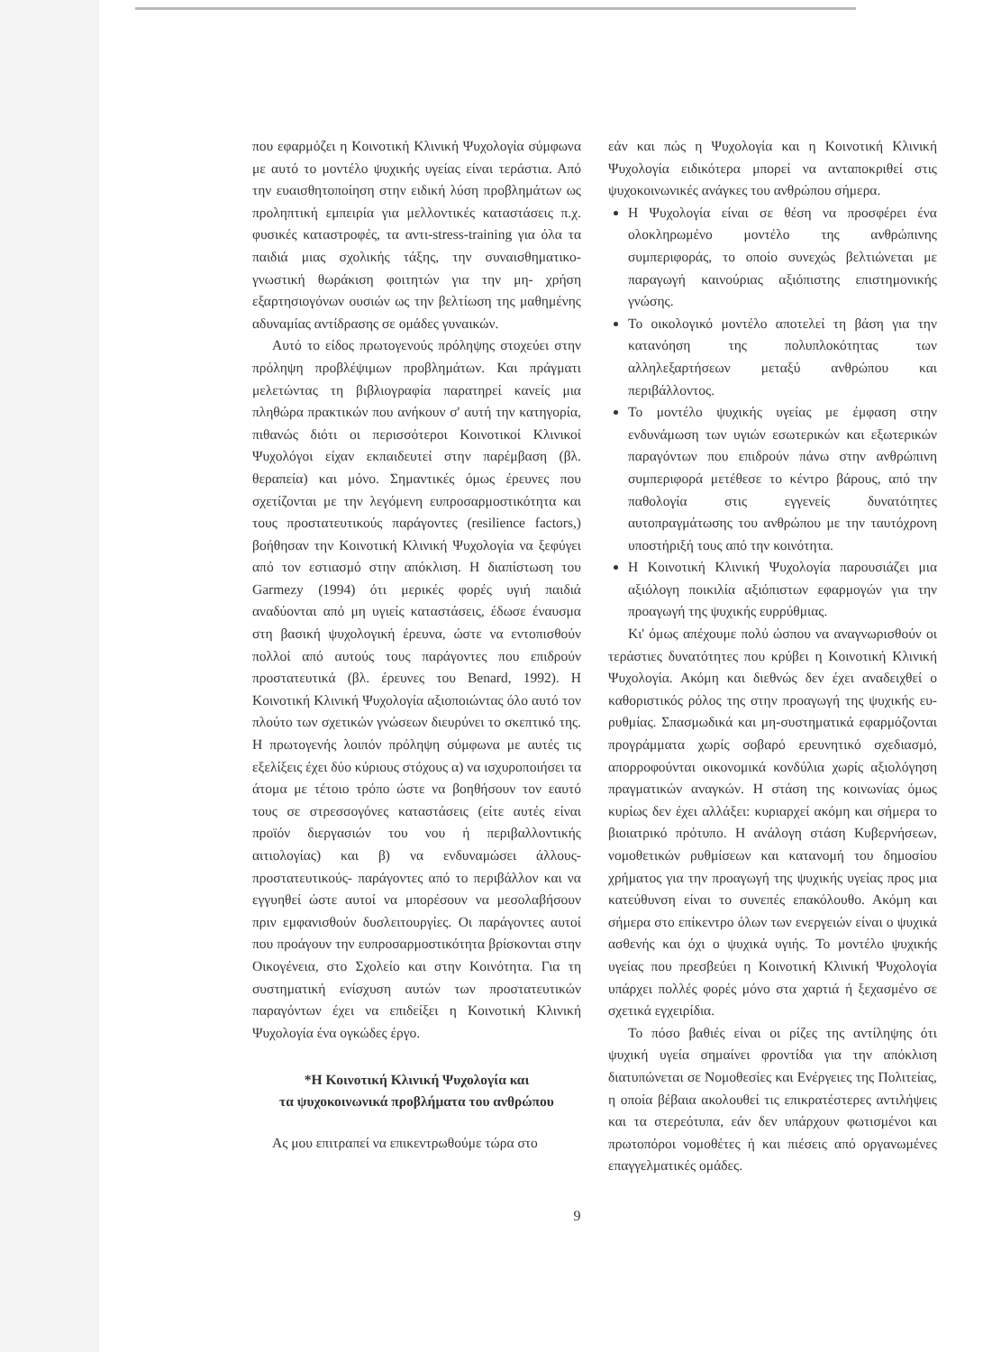που εφαρμόζει η Κοινοτική Κλινική Ψυχολογία σύμφωνα με αυτό το μοντέλο ψυχικής υγείας είναι τεράστια. Από την ευαισθητοποίηση στην ειδική λύση προβλημάτων ως προληπτική εμπειρία για μελλοντικές καταστάσεις π.χ. φυσικές καταστροφές, τα αντι-stress-training για όλα τα παιδιά μιας σχολικής τάξης, την συναισθηματικο-γνωστική θωράκιση φοιτητών για την μη- χρήση εξαρτησιογόνων ουσιών ως την βελτίωση της μαθημένης αδυναμίας αντίδρασης σε ομάδες γυναικών.
Αυτό το είδος πρωτογενούς πρόληψης στοχεύει στην πρόληψη προβλέψιμων προβλημάτων. Και πράγματι μελετώντας τη βιβλιογραφία παρατηρεί κανείς μια πληθώρα πρακτικών που ανήκουν σ' αυτή την κατηγορία, πιθανώς διότι οι περισσότεροι Κοινοτικοί Κλινικοί Ψυχολόγοι είχαν εκπαιδευτεί στην παρέμβαση (βλ. θεραπεία) και μόνο. Σημαντικές όμως έρευνες που σχετίζονται με την λεγόμενη ευπροσαρμοστικότητα και τους προστατευτικούς παράγοντες (resilience factors,) βοήθησαν την Κοινοτική Κλινική Ψυχολογία να ξεφύγει από τον εστιασμό στην απόκλιση. Η διαπίστωση του Garmezy (1994) ότι μερικές φορές υγιή παιδιά αναδύονται από μη υγιείς καταστάσεις, έδωσε έναυσμα στη βασική ψυχολογική έρευνα, ώστε να εντοπισθούν πολλοί από αυτούς τους παράγοντες που επιδρούν προστατευτικά (βλ. έρευνες του Benard, 1992). Η Κοινοτική Κλινική Ψυχολογία αξιοποιώντας όλο αυτό τον πλούτο των σχετικών γνώσεων διευρύνει το σκεπτικό της. Η πρωτογενής λοιπόν πρόληψη σύμφωνα με αυτές τις εξελίξεις έχει δύο κύριους στόχους α) να ισχυροποιήσει τα άτομα με τέτοιο τρόπο ώστε να βοηθήσουν τον εαυτό τους σε στρεσσογόνες καταστάσεις (είτε αυτές είναι προϊόν διεργασιών του νου ή περιβαλλοντικής αιτιολογίας) και β) να ενδυναμώσει άλλους- προστατευτικούς- παράγοντες από το περιβάλλον και να εγγυηθεί ώστε αυτοί να μπορέσουν να μεσολαβήσουν πριν εμφανισθούν δυσλειτουργίες. Οι παράγοντες αυτοί που προάγουν την ευπροσαρμοστικότητα βρίσκονται στην Οικογένεια, στο Σχολείο και στην Κοινότητα. Για τη συστηματική ενίσχυση αυτών των προστατευτικών παραγόντων έχει να επιδείξει η Κοινοτική Κλινική Ψυχολογία ένα ογκώδες έργο.
*Η Κοινοτική Κλινική Ψυχολογία και
τα ψυχοκοινωνικά προβλήματα του ανθρώπου
Ας μου επιτραπεί να επικεντρωθούμε τώρα στο
εάν και πώς η Ψυχολογία και η Κοινοτική Κλινική Ψυχολογία ειδικότερα μπορεί να ανταποκριθεί στις ψυχοκοινωνικές ανάγκες του ανθρώπου σήμερα.
Η Ψυχολογία είναι σε θέση να προσφέρει ένα ολοκληρωμένο μοντέλο της ανθρώπινης συμπεριφοράς, το οποίο συνεχώς βελτιώνεται με παραγωγή καινούριας αξιόπιστης επιστημονικής γνώσης.
Το οικολογικό μοντέλο αποτελεί τη βάση για την κατανόηση της πολυπλοκότητας των αλληλεξαρτήσεων μεταξύ ανθρώπου και περιβάλλοντος.
Το μοντέλο ψυχικής υγείας με έμφαση στην ενδυνάμωση των υγιών εσωτερικών και εξωτερικών παραγόντων που επιδρούν πάνω στην ανθρώπινη συμπεριφορά μετέθεσε το κέντρο βάρους, από την παθολογία στις εγγενείς δυνατότητες αυτοπραγμάτωσης του ανθρώπου με την ταυτόχρονη υποστήριξή τους από την κοινότητα.
Η Κοινοτική Κλινική Ψυχολογία παρουσιάζει μια αξιόλογη ποικιλία αξιόπιστων εφαρμογών για την προαγωγή της ψυχικής ευρρύθμιας.
Κι' όμως απέχουμε πολύ ώσπου να αναγνωρισθούν οι τεράστιες δυνατότητες που κρύβει η Κοινοτική Κλινική Ψυχολογία. Ακόμη και διεθνώς δεν έχει αναδειχθεί ο καθοριστικός ρόλος της στην προαγωγή της ψυχικής ευ-ρυθμίας. Σπασμωδικά και μη-συστηματικά εφαρμόζονται προγράμματα χωρίς σοβαρό ερευνητικό σχεδιασμό, απορροφούνται οικονομικά κονδύλια χωρίς αξιολόγηση πραγματικών αναγκών. Η στάση της κοινωνίας όμως κυρίως δεν έχει αλλάξει: κυριαρχεί ακόμη και σήμερα το βιοιατρικό πρότυπο. Η ανάλογη στάση Κυβερνήσεων, νομοθετικών ρυθμίσεων και κατανομή του δημοσίου χρήματος για την προαγωγή της ψυχικής υγείας προς μια κατεύθυνση είναι το συνεπές επακόλουθο. Ακόμη και σήμερα στο επίκεντρο όλων των ενεργειών είναι ο ψυχικά ασθενής και όχι ο ψυχικά υγιής. Το μοντέλο ψυχικής υγείας που πρεσβεύει η Κοινοτική Κλινική Ψυχολογία υπάρχει πολλές φορές μόνο στα χαρτιά ή ξεχασμένο σε σχετικά εγχειρίδια.
Το πόσο βαθιές είναι οι ρίζες της αντίληψης ότι ψυχική υγεία σημαίνει φροντίδα για την απόκλιση διατυπώνεται σε Νομοθεσίες και Ενέργειες της Πολιτείας, η οποία βέβαια ακολουθεί τις επικρατέστερες αντιλήψεις και τα στερεότυπα, εάν δεν υπάρχουν φωτισμένοι και πρωτοπόροι νομοθέτες ή και πιέσεις από οργανωμένες επαγγελματικές ομάδες.
9